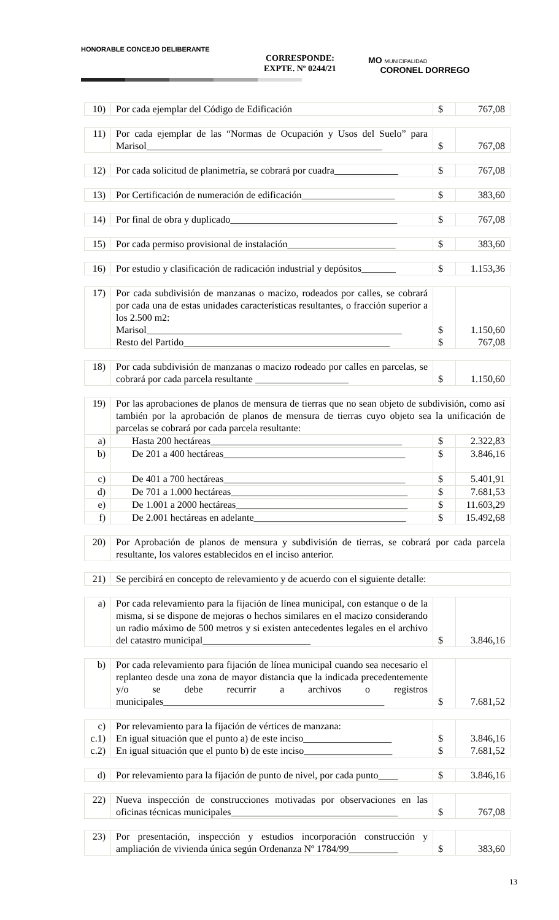HONORABLE CONCEJO DELIBERANTE
CORRESPONDE:
EXPTE. Nº 0244/21
MO MUNICIPALIDAD
CORONEL DORREGO
| 10) | Por cada ejemplar del Código de Edificación | $ | 767,08 |
| 11) | Por cada ejemplar de las “Normas de Ocupación y Usos del Suelo” para Marisol________________________________________________ | $ | 767,08 |
| 12) | Por cada solicitud de planimetría, se cobrará por cuadra_____________ | $ | 767,08 |
| 13) | Por Certificación de numeración de edificación___________________ | $ | 383,60 |
| 14) | Por final de obra y duplicado__________________________________ | $ | 767,08 |
| 15) | Por cada permiso provisional de instalación______________________ | $ | 383,60 |
| 16) | Por estudio y clasificación de radicación industrial y depósitos_______ | $ | 1.153,36 |
| 17) | Por cada subdivisión de manzanas o macizo, rodeados por calles, se cobrará por cada una de estas unidades características resultantes, o fracción superior a los 2.500 m2: Marisol____________________________________________________ Resto del Partido__________________________________________ | $ $ | 1.150,60 767,08 |
| 18) | Por cada subdivisión de manzanas o macizo rodeado por calles en parcelas, se cobrará por cada parcela resultante ___________________ | $ | 1.150,60 |
| 19) | Por las aprobaciones de planos de mensura de tierras que no sean objeto de subdivisión, como así también por la aprobación de planos de mensura de tierras cuyo objeto sea la unificación de parcelas se cobrará por cada parcela resultante: | | |
| a) | Hasta 200 hectáreas_______________________________________ | $ | 2.322,83 |
| b) | De 201 a 400 hectáreas_____________________________________ | $ | 3.846,16 |
| c) | De 401 a 700 hectáreas_____________________________________ | $ | 5.401,91 |
| d) | De 701 a 1.000 hectáreas____________________________________ | $ | 7.681,53 |
| e) | De 1.001 a 2000 hectáreas___________________________________ | $ | 11.603,29 |
| f) | De 2.001 hectáreas en adelante_______________________________ | $ | 15.492,68 |
| 20) | Por Aprobación de planos de mensura y subdivisión de tierras, se cobrará por cada parcela resultante, los valores establecidos en el inciso anterior. |
| 21) | Se percibirá en concepto de relevamiento y de acuerdo con el siguiente detalle: |
| a) | Por cada relevamiento para la fijación de línea municipal, con estanque o de la misma, si se dispone de mejoras o hechos similares en el macizo considerando un radio máximo de 500 metros y si existen antecedentes legales en el archivo del catastro municipal______________________ | $ | 3.846,16 |
| b) | Por cada relevamiento para fijación de línea municipal cuando sea necesario el replanteo desde una zona de mayor distancia que la indicada precedentemente y/o se debe recurrir a archivos o registros municipales_____________________________________________ | $ | 7.681,52 |
| c) c.1) c.2) | Por relevamiento para la fijación de vértices de manzana: En igual situación que el punto a) de este inciso__________________ En igual situación que el punto b) de este inciso__________________ | $ $ | 3.846,16 7.681,52 |
| d) | Por relevamiento para la fijación de punto de nivel, por cada punto____ | $ | 3.846,16 |
| 22) | Nueva inspección de construcciones motivadas por observaciones en las oficinas técnicas municipales__________________________________ | $ | 767,08 |
| 23) | Por presentación, inspección y estudios incorporación construcción y ampliación de vivienda única según Ordenanza Nº 1784/99__________ | $ | 383,60 |
13